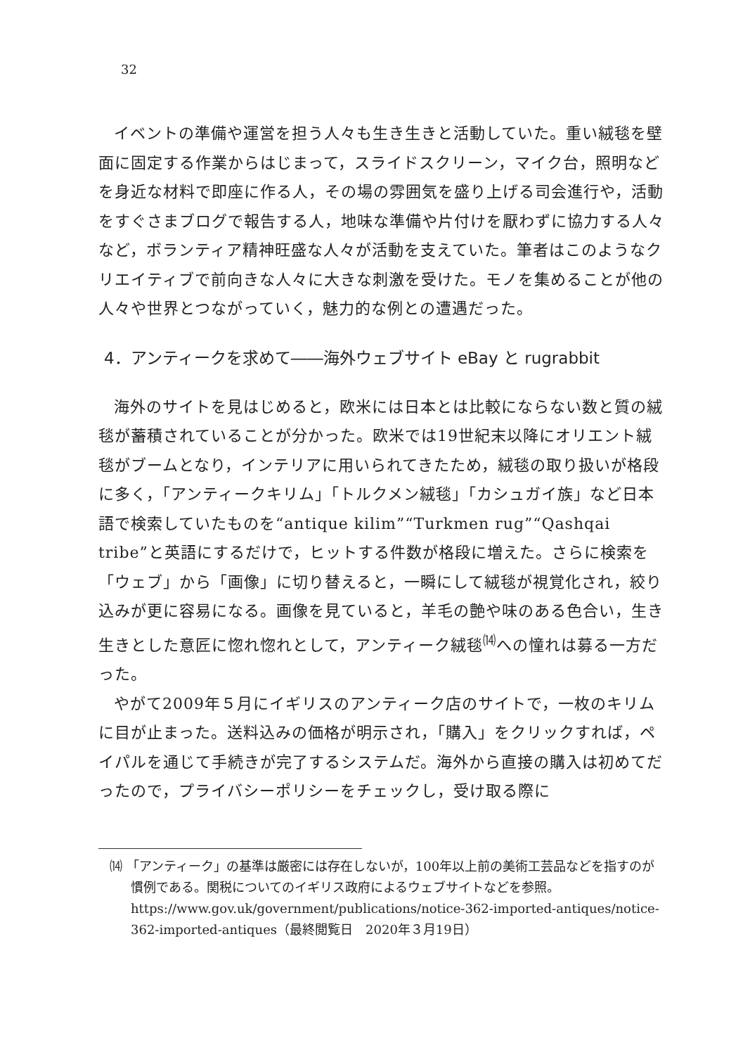32
イベントの準備や運営を担う人々も生き生きと活動していた。重い絨毯を壁面に固定する作業からはじまって，スライドスクリーン，マイク台，照明などを身近な材料で即座に作る人，その場の雰囲気を盛り上げる司会進行や，活動をすぐさまブログで報告する人，地味な準備や片付けを厭わずに協力する人々など，ボランティア精神旺盛な人々が活動を支えていた。筆者はこのようなクリエイティブで前向きな人々に大きな刺激を受けた。モノを集めることが他の人々や世界とつながっていく，魅力的な例との遭遇だった。
4．アンティークを求めて――海外ウェブサイト eBay と rugrabbit
海外のサイトを見はじめると，欧米には日本とは比較にならない数と質の絨毯が蓄積されていることが分かった。欧米では19世紀末以降にオリエント絨毯がブームとなり，インテリアに用いられてきたため，絨毯の取り扱いが格段に多く，「アンティークキリム」「トルクメン絨毯」「カシュガイ族」など日本語で検索していたものを“antique kilim”“Turkmen rug”“Qashqai tribe”と英語にするだけで，ヒットする件数が格段に増えた。さらに検索を「ウェブ」から「画像」に切り替えると，一瞬にして絨毯が視覚化され，絞り込みが更に容易になる。画像を見ていると，羊毛の艶や味のある色合い，生き生きとした意匠に惚れ惚れとして，アンティーク絨毯<sup>⒁</sup>への憧れは募る一方だった。
やがて2009年５月にイギリスのアンティーク店のサイトで，一枚のキリムに目が止まった。送料込みの価格が明示され，「購入」をクリックすれば，ペイパルを通じて手続きが完了するシステムだ。海外から直接の購入は初めてだったので，プライバシーポリシーをチェックし，受け取る際に
⒁ 「アンティーク」の基準は厳密には存在しないが，100年以上前の美術工芸品などを指すのが慣例である。関税についてのイギリス政府によるウェブサイトなどを参照。https://www.gov.uk/government/publications/notice-362-imported-antiques/notice-362-imported-antiques（最終閲覧日　2020年３月19日）